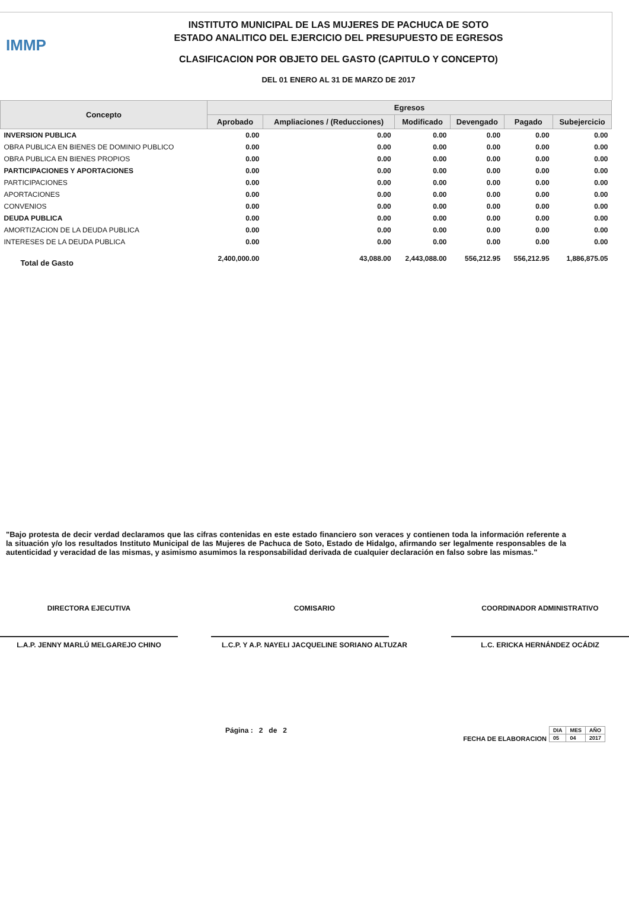IMMP
INSTITUTO MUNICIPAL DE LAS MUJERES DE PACHUCA DE SOTO
ESTADO ANALITICO DEL EJERCICIO DEL PRESUPUESTO DE EGRESOS
CLASIFICACION POR OBJETO DEL GASTO (CAPITULO Y CONCEPTO)
DEL 01 ENERO AL 31 DE MARZO DE 2017
| Concepto | Egresos | | | | | |
| --- | --- | --- | --- | --- | --- | --- |
| | Aprobado | Ampliaciones / (Reducciones) | Modificado | Devengado | Pagado | Subejercicio |
| INVERSION PUBLICA | 0.00 | 0.00 | 0.00 | 0.00 | 0.00 | 0.00 |
| OBRA PUBLICA EN BIENES DE DOMINIO PUBLICO | 0.00 | 0.00 | 0.00 | 0.00 | 0.00 | 0.00 |
| OBRA PUBLICA EN BIENES PROPIOS | 0.00 | 0.00 | 0.00 | 0.00 | 0.00 | 0.00 |
| PARTICIPACIONES Y APORTACIONES | 0.00 | 0.00 | 0.00 | 0.00 | 0.00 | 0.00 |
| PARTICIPACIONES | 0.00 | 0.00 | 0.00 | 0.00 | 0.00 | 0.00 |
| APORTACIONES | 0.00 | 0.00 | 0.00 | 0.00 | 0.00 | 0.00 |
| CONVENIOS | 0.00 | 0.00 | 0.00 | 0.00 | 0.00 | 0.00 |
| DEUDA PUBLICA | 0.00 | 0.00 | 0.00 | 0.00 | 0.00 | 0.00 |
| AMORTIZACION DE LA DEUDA PUBLICA | 0.00 | 0.00 | 0.00 | 0.00 | 0.00 | 0.00 |
| INTERESES DE LA DEUDA PUBLICA | 0.00 | 0.00 | 0.00 | 0.00 | 0.00 | 0.00 |
| Total de Gasto | 2,400,000.00 | 43,088.00 | 2,443,088.00 | 556,212.95 | 556,212.95 | 1,886,875.05 |
"Bajo protesta de decir verdad declaramos que las cifras contenidas en este estado financiero son veraces y contienen toda la información referente a la situación y/o los resultados Instituto Municipal de las Mujeres de Pachuca de Soto, Estado de Hidalgo, afirmando ser legalmente responsables de la autenticidad y veracidad de las mismas, y asimismo asumimos la responsabilidad derivada de cualquier declaración en falso sobre las mismas."
DIRECTORA EJECUTIVA
L.A.P. JENNY MARLÚ MELGAREJO CHINO
COMISARIO
L.C.P. Y A.P. NAYELI JACQUELINE SORIANO ALTUZAR
COORDINADOR ADMINISTRATIVO
L.C. ERICKA HERNÁNDEZ OCÁDIZ
Página : 2 de 2 FECHA DE ELABORACION
| DIA | MES | AÑO |
| --- | --- | --- |
| 05 | 04 | 2017 |